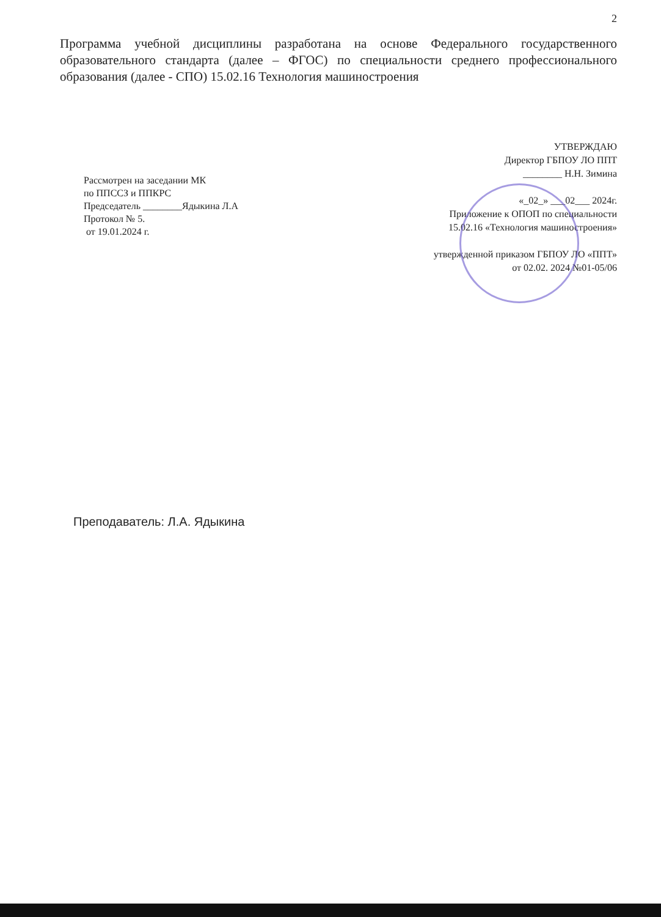2
Программа учебной дисциплины разработана на основе Федерального государственного образовательного стандарта (далее – ФГОС) по специальности среднего профессионального образования (далее - СПО) 15.02.16 Технология машиностроения
Рассмотрен на заседании МК
по ППССЗ и ППКРС
Председатель ________Ядыкина Л.А
Протокол № 5.
от 19.01.2024 г.
УТВЕРЖДАЮ
Директор ГБПОУ ЛО ППТ
________ Н.Н. Зимина
«_02_» ___02___ 2024г.
Приложение к ОПОП по специальности
15.02.16 «Технология машиностроения»
утвержденной приказом ГБПОУ ЛО «ППТ»
от 02.02. 2024 №01-05/06
Преподаватель: Л.А. Ядыкина